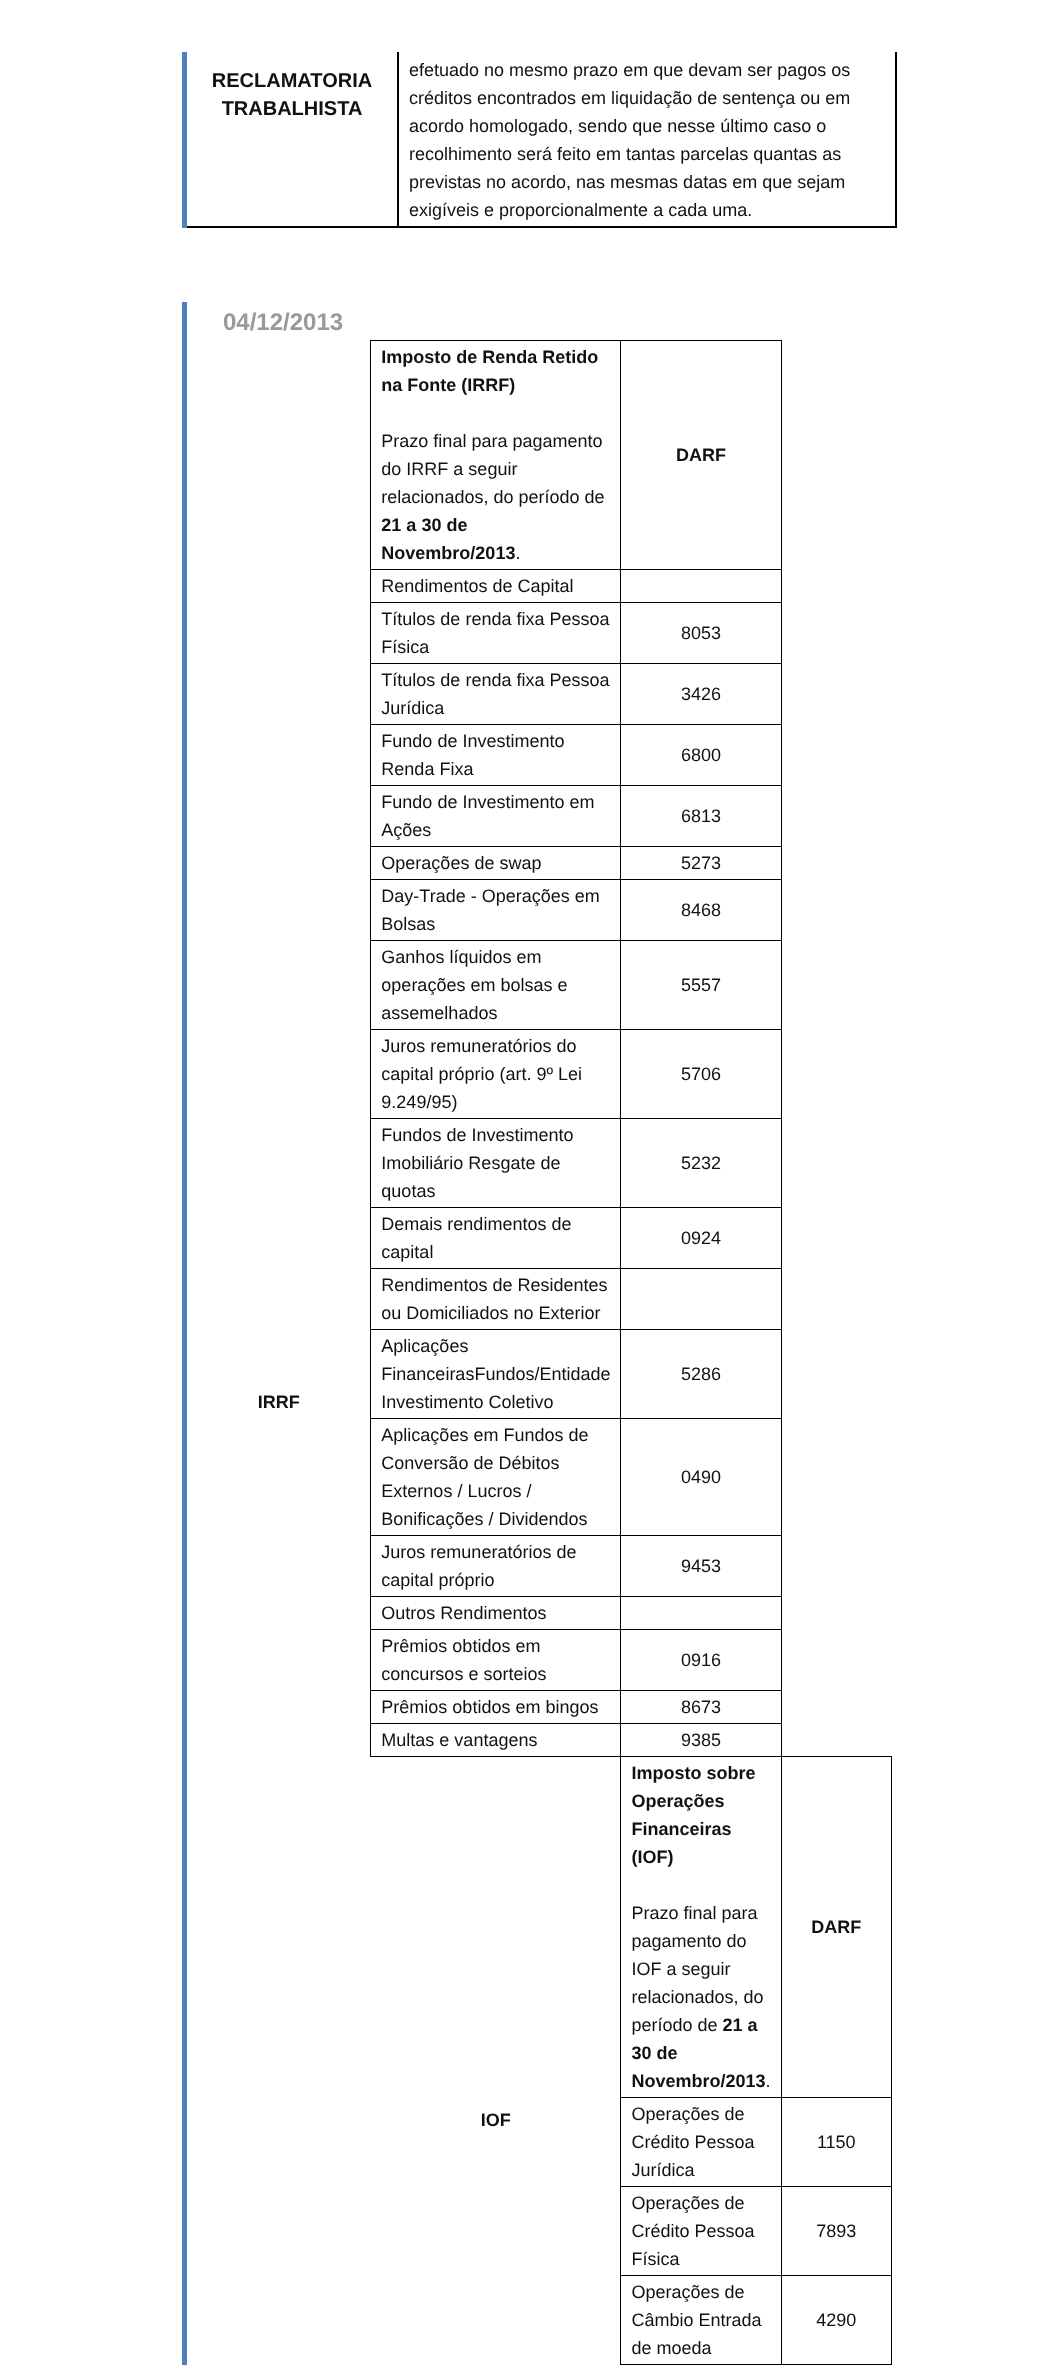| RECLAMATORIA TRABALHISTA | efetuado no mesmo prazo em que devam ser pagos os créditos encontrados em liquidação de sentença ou em acordo homologado, sendo que nesse último caso o recolhimento será feito em tantas parcelas quantas as previstas no acordo, nas mesmas datas em que sejam exigíveis e proporcionalmente a cada uma. |
04/12/2013
| IRRF | Imposto de Renda Retido na Fonte (IRRF) Prazo final para pagamento do IRRF a seguir relacionados, do período de 21 a 30 de Novembro/2013 . | DARF | |
| | Rendimentos de Capital | | |
| | Títulos de renda fixa Pessoa Física | 8053 | |
| | Títulos de renda fixa Pessoa Jurídica | 3426 | |
| | Fundo de Investimento Renda Fixa | 6800 | |
| | Fundo de Investimento em Ações | 6813 | |
| | Operações de swap | 5273 | |
| | Day-Trade - Operações em Bolsas | 8468 | |
| | Ganhos líquidos em operações em bolsas e assemelhados | 5557 | |
| | Juros remuneratórios do capital próprio (art. 9º Lei 9.249/95) | 5706 | |
| | Fundos de Investimento Imobiliário Resgate de quotas | 5232 | |
| | Demais rendimentos de capital | 0924 | |
| | Rendimentos de Residentes ou Domiciliados no Exterior | | |
| | Aplicações FinanceirasFundos/Entidade Investimento Coletivo | 5286 | |
| | Aplicações em Fundos de Conversão de Débitos Externos / Lucros / Bonificações / Dividendos | 0490 | |
| | Juros remuneratórios de capital próprio | 9453 | |
| | Outros Rendimentos | | |
| | Prêmios obtidos em concursos e sorteios | 0916 | |
| | Prêmios obtidos em bingos | 8673 | |
| | Multas e vantagens | 9385 | |
| | IOF | Imposto sobre Operações Financeiras (IOF) Prazo final para pagamento do IOF a seguir relacionados, do período de 21 a 30 de Novembro/2013 . | DARF |
| | | Operações de Crédito Pessoa Jurídica | 1150 |
| | | Operações de Crédito Pessoa Física | 7893 |
| | | Operações de Câmbio Entrada de moeda | 4290 |